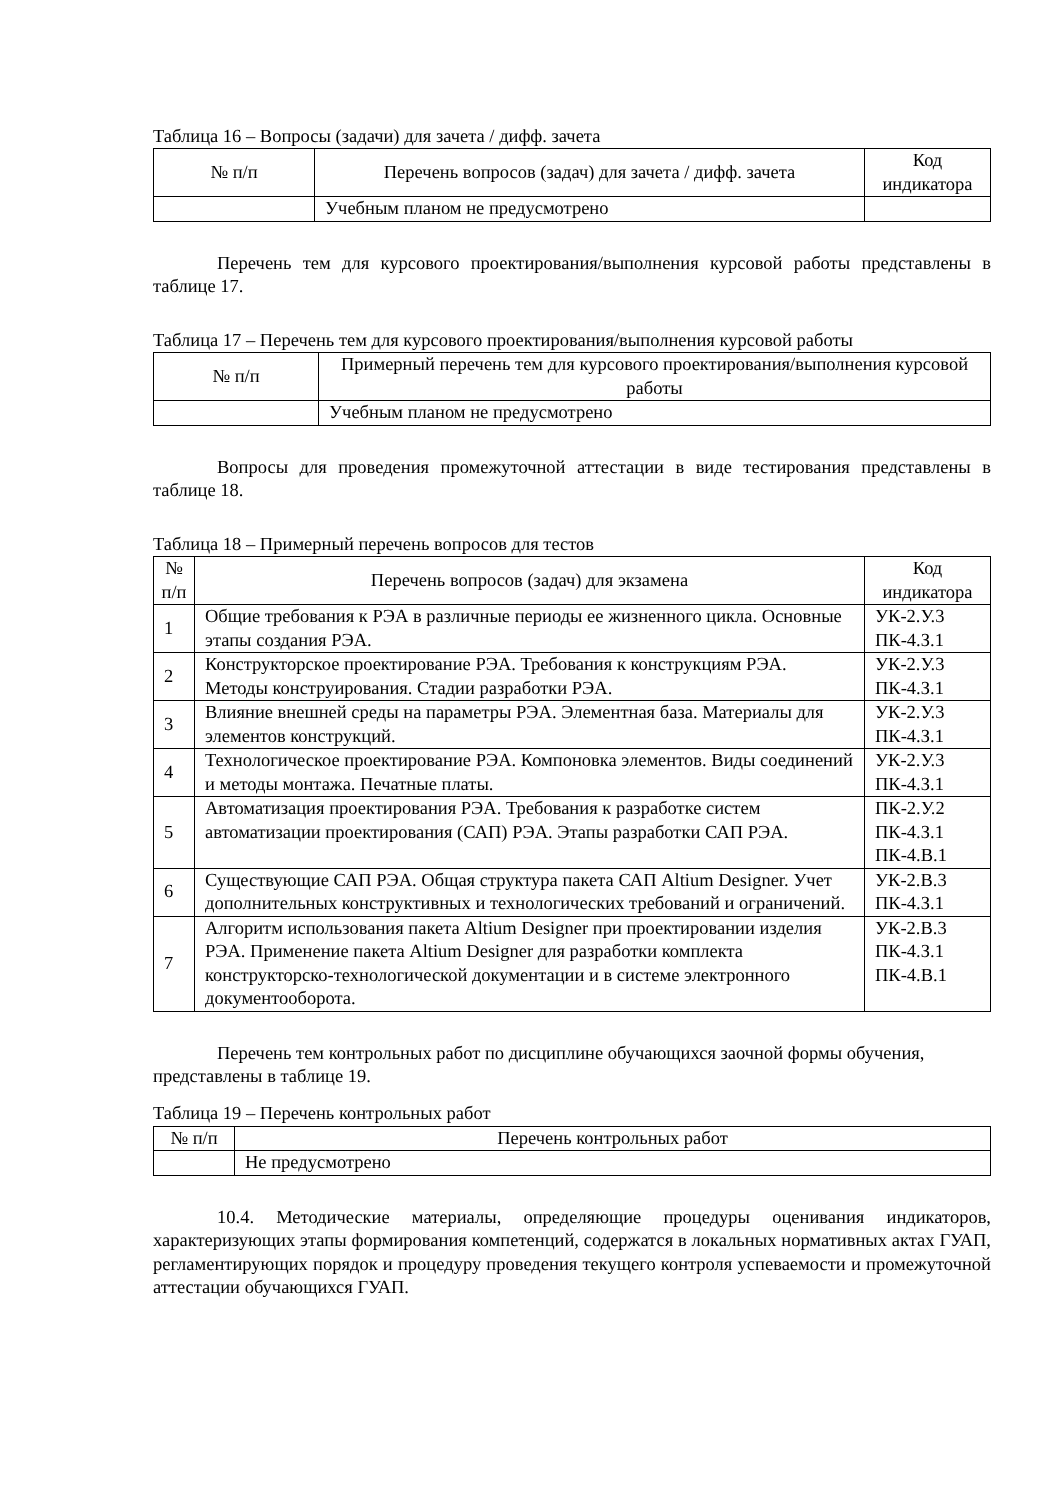Таблица 16 – Вопросы (задачи) для зачета / дифф. зачета
| № п/п | Перечень вопросов (задач) для зачета / дифф. зачета | Код индикатора |
| --- | --- | --- |
| | Учебным планом не предусмотрено | |
Перечень тем для курсового проектирования/выполнения курсовой работы представлены в таблице 17.
Таблица 17 – Перечень тем для курсового проектирования/выполнения курсовой работы
| № п/п | Примерный перечень тем для курсового проектирования/выполнения курсовой работы |
| --- | --- |
| | Учебным планом не предусмотрено |
Вопросы для проведения промежуточной аттестации в виде тестирования представлены в таблице 18.
Таблица 18 – Примерный перечень вопросов для тестов
| № п/п | Перечень вопросов (задач) для экзамена | Код индикатора |
| --- | --- | --- |
| 1 | Общие требования к РЭА в различные периоды ее жизненного цикла. Основные этапы создания РЭА. | УК-2.У.3 ПК-4.З.1 |
| 2 | Конструкторское проектирование РЭА. Требования к конструкциям РЭА. Методы конструирования. Стадии разработки РЭА. | УК-2.У.3 ПК-4.З.1 |
| 3 | Влияние внешней среды на параметры РЭА. Элементная база. Материалы для элементов конструкций. | УК-2.У.3 ПК-4.З.1 |
| 4 | Технологическое проектирование РЭА. Компоновка элементов. Виды соединений и методы монтажа. Печатные платы. | УК-2.У.3 ПК-4.З.1 |
| 5 | Автоматизация проектирования РЭА. Требования к разработке систем автоматизации проектирования (САП) РЭА. Этапы разработки САП РЭА. | ПК-2.У.2 ПК-4.З.1 ПК-4.В.1 |
| 6 | Существующие САП РЭА. Общая структура пакета САП Altium Designer. Учет дополнительных конструктивных и технологических требований и ограничений. | УК-2.В.3 ПК-4.З.1 |
| 7 | Алгоритм использования пакета Altium Designer при проектировании изделия РЭА. Применение пакета Altium Designer для разработки комплекта конструкторско-технологической документации и в системе электронного документооборота. | УК-2.В.3 ПК-4.З.1 ПК-4.В.1 |
Перечень тем контрольных работ по дисциплине обучающихся заочной формы обучения, представлены в таблице 19.
Таблица 19 – Перечень контрольных работ
| № п/п | Перечень контрольных работ |
| --- | --- |
| | Не предусмотрено |
10.4. Методические материалы, определяющие процедуры оценивания индикаторов, характеризующих этапы формирования компетенций, содержатся в локальных нормативных актах ГУАП, регламентирующих порядок и процедуру проведения текущего контроля успеваемости и промежуточной аттестации обучающихся ГУАП.